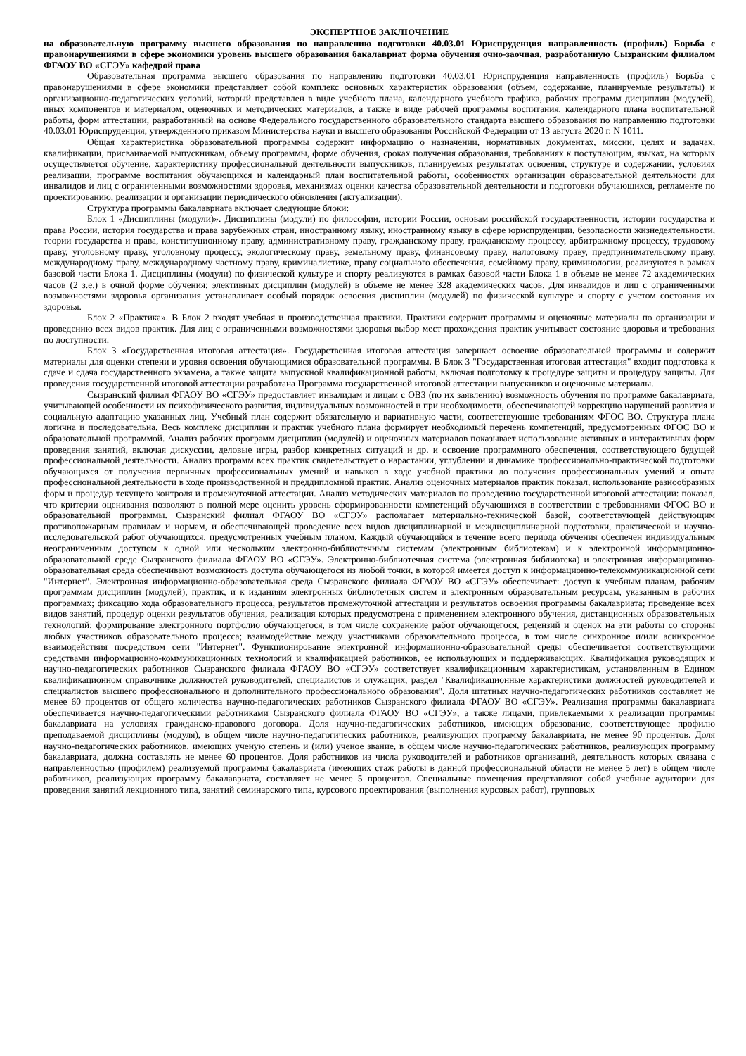ЭКСПЕРТНОЕ ЗАКЛЮЧЕНИЕ
на образовательную программу высшего образования по направлению подготовки 40.03.01 Юриспруденция направленность (профиль) Борьба с правонарушениями в сфере экономики уровень высшего образования бакалавриат форма обучения очно-заочная, разработанную Сызранским филиалом ФГАОУ ВО «СГЭУ» кафедрой права
Образовательная программа высшего образования по направлению подготовки 40.03.01 Юриспруденция направленность (профиль) Борьба с правонарушениями в сфере экономики представляет собой комплекс основных характеристик образования (объем, содержание, планируемые результаты) и организационно-педагогических условий, который представлен в виде учебного плана, календарного учебного графика, рабочих программ дисциплин (модулей), иных компонентов и материалом, оценочных и методических материалов, а также в виде рабочей программы воспитания, календарного плана воспитательной работы, форм аттестации, разработанный на основе Федерального государственного образовательного стандарта высшего образования по направлению подготовки 40.03.01 Юриспруденция, утвержденного приказом Министерства науки и высшего образования Российской Федерации от 13 августа 2020 г. N 1011.
Общая характеристика образовательной программы содержит информацию о назначении, нормативных документах, миссии, целях и задачах, квалификации, присваиваемой выпускникам, объему программы, форме обучения, сроках получения образования, требованиях к поступающим, языках, на которых осуществляется обучение, характеристику профессиональной деятельности выпускников, планируемых результатах освоения, структуре и содержании, условиях реализации, программе воспитания обучающихся и календарный план воспитательной работы, особенностях организации образовательной деятельности для инвалидов и лиц с ограниченными возможностями здоровья, механизмах оценки качества образовательной деятельности и подготовки обучающихся, регламенте по проектированию, реализации и организации периодического обновления (актуализации).
Структура программы бакалавриата включает следующие блоки:
Блок 1 «Дисциплины (модули)». Дисциплины (модули) по философии, истории России, основам российской государственности, истории государства и права России, история государства и права зарубежных стран, иностранному языку, иностранному языку в сфере юриспруденции, безопасности жизнедеятельности, теории государства и права, конституционному праву, административному праву, гражданскому праву, гражданскому процессу, арбитражному процессу, трудовому праву, уголовному праву, уголовному процессу, экологическому праву, земельному праву, финансовому праву, налоговому праву, предпринимательскому праву, международному праву, международному частному праву, криминалистике, праву социального обеспечения, семейному праву, криминологии, реализуются в рамках базовой части Блока 1. Дисциплины (модули) по физической культуре и спорту реализуются в рамках базовой части Блока 1 в объеме не менее 72 академических часов (2 з.е.) в очной форме обучения; элективных дисциплин (модулей) в объеме не менее 328 академических часов. Для инвалидов и лиц с ограниченными возможностями здоровья организация устанавливает особый порядок освоения дисциплин (модулей) по физической культуре и спорту с учетом состояния их здоровья.
Блок 2 «Практика». В Блок 2 входят учебная и производственная практики. Практики содержит программы и оценочные материалы по организации и проведению всех видов практик. Для лиц с ограниченными возможностями здоровья выбор мест прохождения практик учитывает состояние здоровья и требования по доступности.
Блок 3 «Государственная итоговая аттестация». Государственная итоговая аттестация завершает освоение образовательной программы и содержит материалы для оценки степени и уровня освоения обучающимися образовательной программы. В Блок 3 "Государственная итоговая аттестация" входит подготовка к сдаче и сдача государственного экзамена, а также защита выпускной квалификационной работы, включая подготовку к процедуре защиты и процедуру защиты. Для проведения государственной итоговой аттестации разработана Программа государственной итоговой аттестации выпускников и оценочные материалы.
Сызранский филиал ФГАОУ ВО «СГЭУ» предоставляет инвалидам и лицам с ОВЗ (по их заявлению) возможность обучения по программе бакалавриата, учитывающей особенности их психофизического развития, индивидуальных возможностей и при необходимости, обеспечивающей коррекцию нарушений развития и социальную адаптацию указанных лиц. Учебный план содержит обязательную и вариативную части, соответствующие требованиям ФГОС ВО. Структура плана логична и последовательна. Весь комплекс дисциплин и практик учебного плана формирует необходимый перечень компетенций, предусмотренных ФГОС ВО и образовательной программой. Анализ рабочих программ дисциплин (модулей) и оценочных материалов показывает использование активных и интерактивных форм проведения занятий, включая дискуссии, деловые игры, разбор конкретных ситуаций и др. и освоение программного обеспечения, соответствующего будущей профессиональной деятельности. Анализ программ всех практик свидетельствует о нарастании, углублении и динамике профессионально-практической подготовки обучающихся от получения первичных профессиональных умений и навыков в ходе учебной практики до получения профессиональных умений и опыта профессиональной деятельности в ходе производственной и преддипломной практик. Анализ оценочных материалов практик показал, использование разнообразных форм и процедур текущего контроля и промежуточной аттестации. Анализ методических материалов по проведению государственной итоговой аттестации: показал, что критерии оценивания позволяют в полной мере оценить уровень сформированности компетенций обучающихся в соответствии с требованиями ФГОС ВО и образовательной программы. Сызранский филиал ФГАОУ ВО «СГЭУ» располагает материально-технической базой, соответствующей действующим противопожарным правилам и нормам, и обеспечивающей проведение всех видов дисциплинарной и междисциплинарной подготовки, практической и научно-исследовательской работ обучающихся, предусмотренных учебным планом. Каждый обучающийся в течение всего периода обучения обеспечен индивидуальным неограниченным доступом к одной или нескольким электронно-библиотечным системам (электронным библиотекам) и к электронной информационно-образовательной среде Сызранского филиала ФГАОУ ВО «СГЭУ». Электронно-библиотечная система (электронная библиотека) и электронная информационно-образовательная среда обеспечивают возможность доступа обучающегося из любой точки, в которой имеется доступ к информационно-телекоммуникационной сети "Интернет". Электронная информационно-образовательная среда Сызранского филиала ФГАОУ ВО «СГЭУ» обеспечивает: доступ к учебным планам, рабочим программам дисциплин (модулей), практик, и к изданиям электронных библиотечных систем и электронным образовательным ресурсам, указанным в рабочих программах; фиксацию хода образовательного процесса, результатов промежуточной аттестации и результатов освоения программы бакалавриата; проведение всех видов занятий, процедур оценки результатов обучения, реализация которых предусмотрена с применением электронного обучения, дистанционных образовательных технологий; формирование электронного портфолио обучающегося, в том числе сохранение работ обучающегося, рецензий и оценок на эти работы со стороны любых участников образовательного процесса; взаимодействие между участниками образовательного процесса, в том числе синхронное и/или асинхронное взаимодействия посредством сети "Интернет". Функционирование электронной информационно-образовательной среды обеспечивается соответствующими средствами информационно-коммуникационных технологий и квалификацией работников, ее использующих и поддерживающих. Квалификация руководящих и научно-педагогических работников Сызранского филиала ФГАОУ ВО «СГЭУ» соответствует квалификационным характеристикам, установленным в Едином квалификационном справочнике должностей руководителей, специалистов и служащих, раздел "Квалификационные характеристики должностей руководителей и специалистов высшего профессионального и дополнительного профессионального образования". Доля штатных научно-педагогических работников составляет не менее 60 процентов от общего количества научно-педагогических работников Сызранского филиала ФГАОУ ВО «СГЭУ». Реализация программы бакалавриата обеспечивается научно-педагогическими работниками Сызранского филиала ФГАОУ ВО «СГЭУ», а также лицами, привлекаемыми к реализации программы бакалавриата на условиях гражданско-правового договора. Доля научно-педагогических работников, имеющих образование, соответствующее профилю преподаваемой дисциплины (модуля), в общем числе научно-педагогических работников, реализующих программу бакалавриата, не менее 90 процентов. Доля научно-педагогических работников, имеющих ученую степень и (или) ученое звание, в общем числе научно-педагогических работников, реализующих программу бакалавриата, должна составлять не менее 60 процентов. Доля работников из числа руководителей и работников организаций, деятельность которых связана с направленностью (профилем) реализуемой программы бакалавриата (имеющих стаж работы в данной профессиональной области не менее 5 лет) в общем числе работников, реализующих программу бакалавриата, составляет не менее 5 процентов. Специальные помещения представляют собой учебные аудитории для проведения занятий лекционного типа, занятий семинарского типа, курсового проектирования (выполнения курсовых работ), групповых